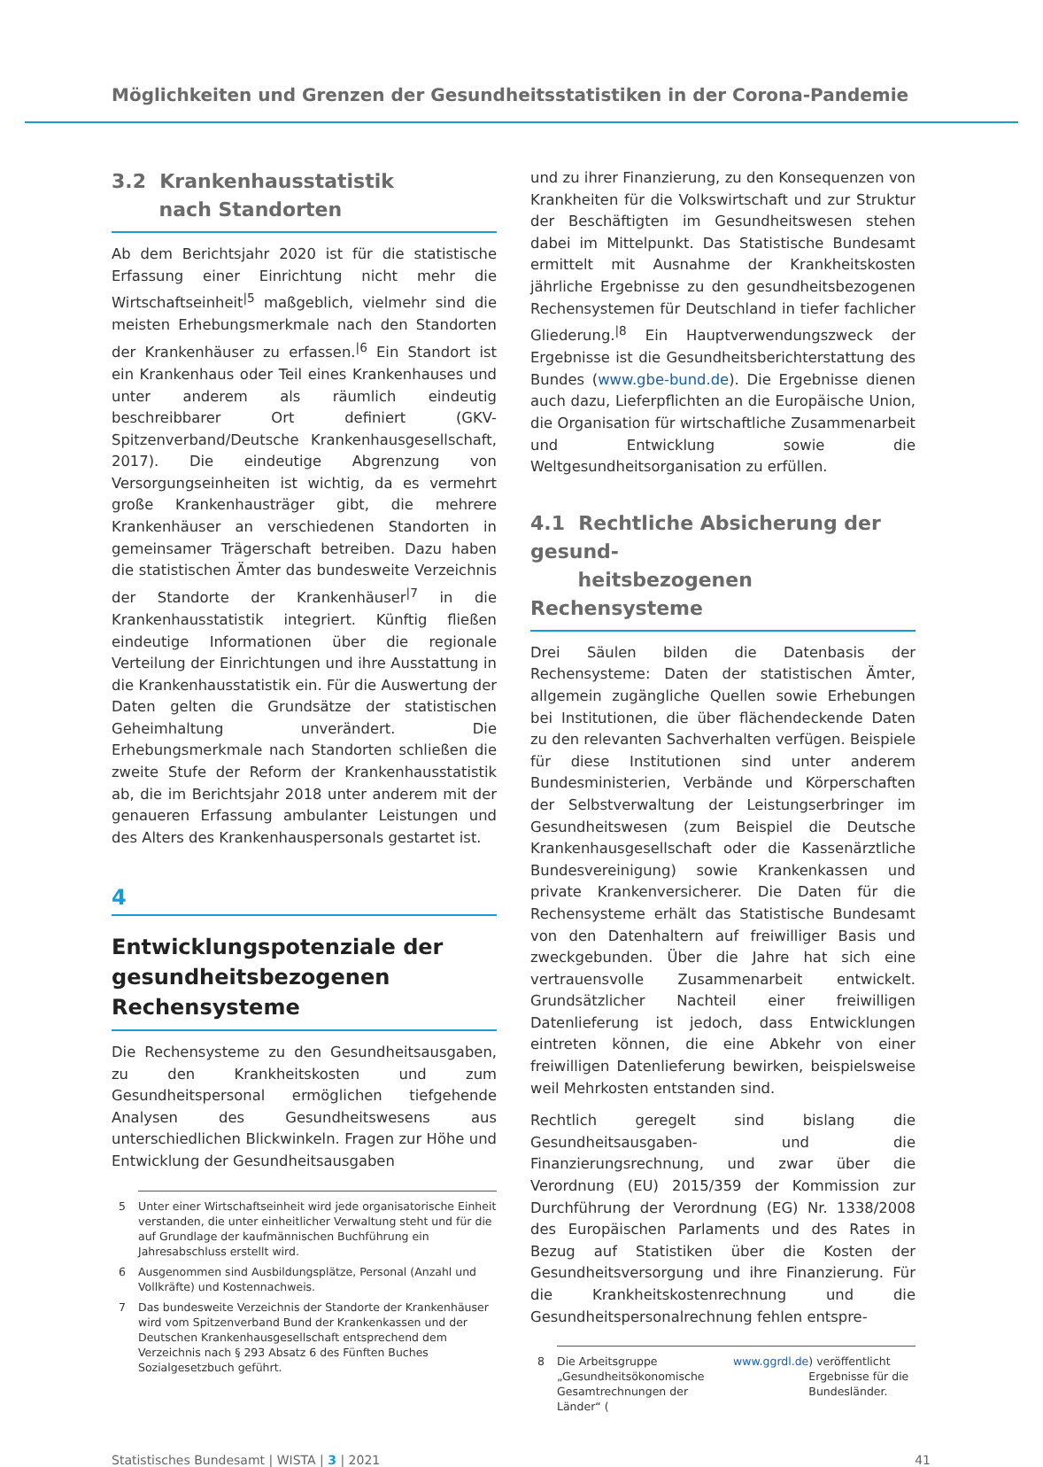Möglichkeiten und Grenzen der Gesundheitsstatistiken in der Corona-Pandemie
3.2 Krankenhausstatistik
nach Standorten
Ab dem Berichtsjahr 2020 ist für die statistische Erfassung einer Einrichtung nicht mehr die Wirtschaftseinheit<sup>|5</sup> maßgeblich, vielmehr sind die meisten Erhebungsmerkmale nach den Standorten der Krankenhäuser zu erfassen.<sup>|6</sup> Ein Standort ist ein Krankenhaus oder Teil eines Krankenhauses und unter anderem als räumlich eindeutig beschreibbarer Ort definiert (GKV-Spitzenverband/Deutsche Krankenhausgesellschaft, 2017). Die eindeutige Abgrenzung von Versorgungseinheiten ist wichtig, da es vermehrt große Krankenhausträger gibt, die mehrere Krankenhäuser an verschiedenen Standorten in gemeinsamer Trägerschaft betreiben. Dazu haben die statistischen Ämter das bundesweite Verzeichnis der Standorte der Krankenhäuser<sup>|7</sup> in die Krankenhausstatistik integriert. Künftig fließen eindeutige Informationen über die regionale Verteilung der Einrichtungen und ihre Ausstattung in die Krankenhausstatistik ein. Für die Auswertung der Daten gelten die Grundsätze der statistischen Geheimhaltung unverändert. Die Erhebungsmerkmale nach Standorten schließen die zweite Stufe der Reform der Krankenhausstatistik ab, die im Berichtsjahr 2018 unter anderem mit der genaueren Erfassung ambulanter Leistungen und des Alters des Krankenhauspersonals gestartet ist.
4
Entwicklungspotenziale der gesundheitsbezogenen Rechensysteme
Die Rechensysteme zu den Gesundheitsausgaben, zu den Krankheitskosten und zum Gesundheitspersonal ermöglichen tiefgehende Analysen des Gesundheitswesens aus unterschiedlichen Blickwinkeln. Fragen zur Höhe und Entwicklung der Gesundheitsausgaben
5 Unter einer Wirtschaftseinheit wird jede organisatorische Einheit verstanden, die unter einheitlicher Verwaltung steht und für die auf Grundlage der kaufmännischen Buchführung ein Jahresabschluss erstellt wird.
6 Ausgenommen sind Ausbildungsplätze, Personal (Anzahl und Vollkräfte) und Kostennachweis.
7 Das bundesweite Verzeichnis der Standorte der Krankenhäuser wird vom Spitzenverband Bund der Krankenkassen und der Deutschen Krankenhausgesellschaft entsprechend dem Verzeichnis nach § 293 Absatz 6 des Fünften Buches Sozialgesetzbuch geführt.
und zu ihrer Finanzierung, zu den Konsequenzen von Krankheiten für die Volkswirtschaft und zur Struktur der Beschäftigten im Gesundheitswesen stehen dabei im Mittelpunkt. Das Statistische Bundesamt ermittelt mit Ausnahme der Krankheitskosten jährliche Ergebnisse zu den gesundheitsbezogenen Rechensystemen für Deutschland in tiefer fachlicher Gliederung.<sup>|8</sup> Ein Hauptverwendungszweck der Ergebnisse ist die Gesundheitsberichterstattung des Bundes (www.gbe-bund.de). Die Ergebnisse dienen auch dazu, Lieferpflichten an die Europäische Union, die Organisation für wirtschaftliche Zusammenarbeit und Entwicklung sowie die Weltgesundheitsorganisation zu erfüllen.
4.1 Rechtliche Absicherung der gesund-
heitsbezogenen Rechensysteme
Drei Säulen bilden die Datenbasis der Rechensysteme: Daten der statistischen Ämter, allgemein zugängliche Quellen sowie Erhebungen bei Institutionen, die über flächendeckende Daten zu den relevanten Sachverhalten verfügen. Beispiele für diese Institutionen sind unter anderem Bundesministerien, Verbände und Körperschaften der Selbstverwaltung der Leistungserbringer im Gesundheitswesen (zum Beispiel die Deutsche Krankenhausgesellschaft oder die Kassenärztliche Bundesvereinigung) sowie Krankenkassen und private Krankenversicherer. Die Daten für die Rechensysteme erhält das Statistische Bundesamt von den Datenhaltern auf freiwilliger Basis und zweckgebunden. Über die Jahre hat sich eine vertrauensvolle Zusammenarbeit entwickelt. Grundsätzlicher Nachteil einer freiwilligen Datenlieferung ist jedoch, dass Entwicklungen eintreten können, die eine Abkehr von einer freiwilligen Datenlieferung bewirken, beispielsweise weil Mehrkosten entstanden sind.
Rechtlich geregelt sind bislang die Gesundheitsausgaben- und die Finanzierungsrechnung, und zwar über die Verordnung (EU) 2015/359 der Kommission zur Durchführung der Verordnung (EG) Nr. 1338/2008 des Europäischen Parlaments und des Rates in Bezug auf Statistiken über die Kosten der Gesundheitsversorgung und ihre Finanzierung. Für die Krankheitskostenrechnung und die Gesundheitspersonalrechnung fehlen entspre-
8 Die Arbeitsgruppe „Gesundheitsökonomische Gesamtrechnungen der Länder“ (www.ggrdl.de) veröffentlicht Ergebnisse für die Bundesländer.
Statistisches Bundesamt | WISTA | 3 | 2021 41